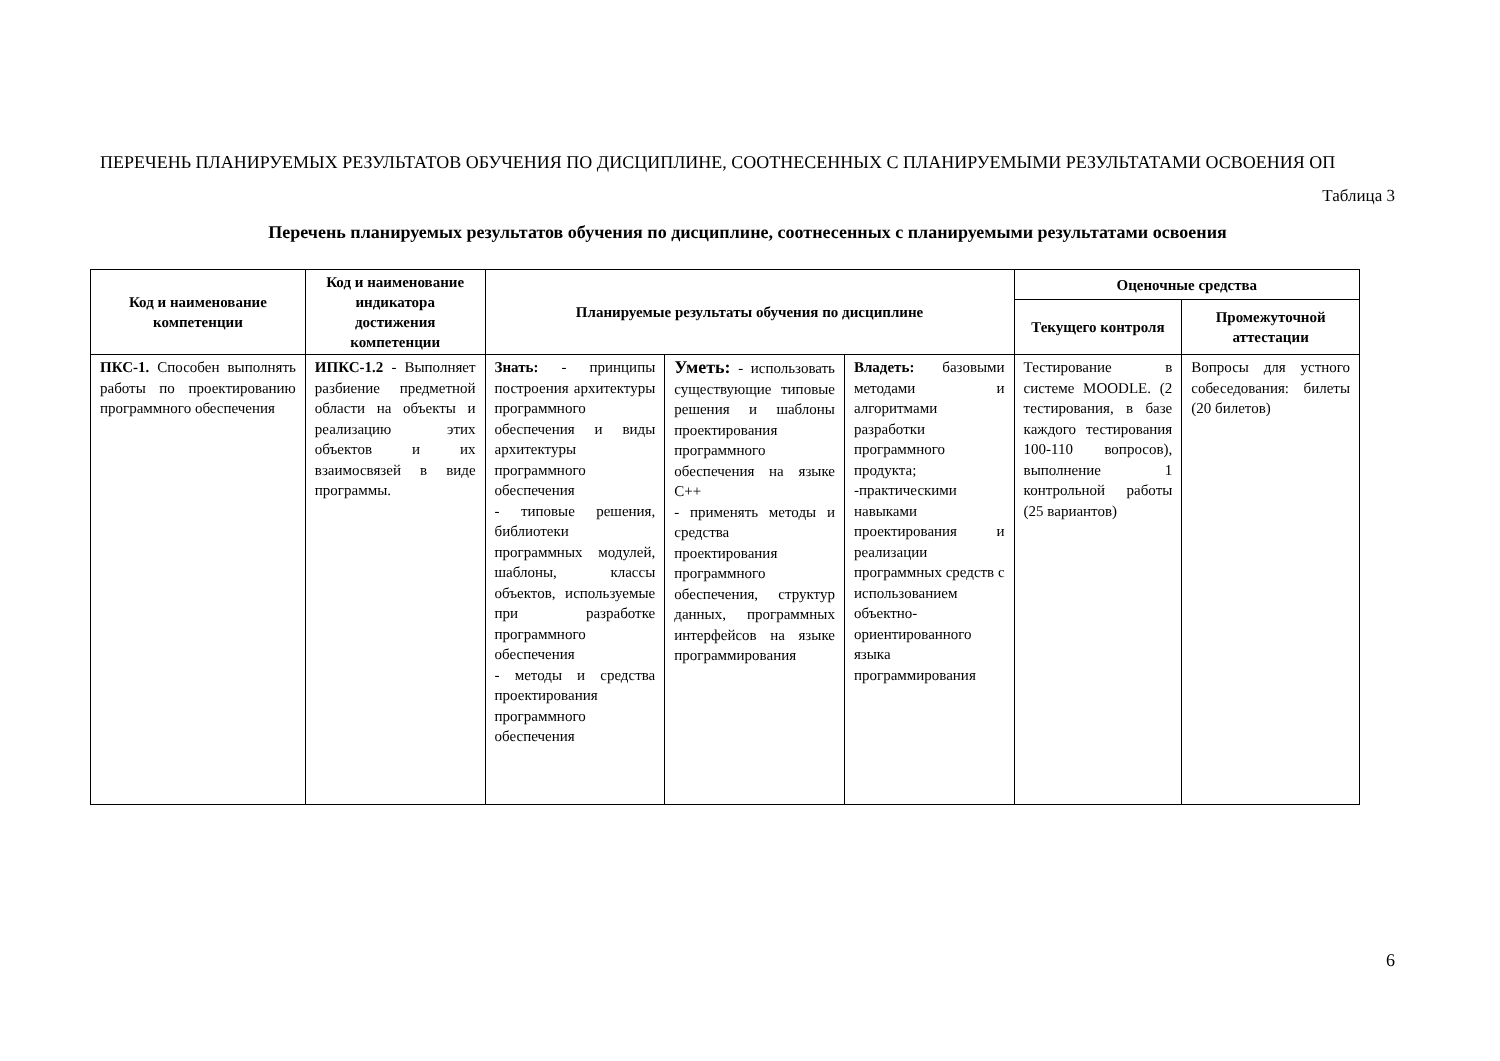ПЕРЕЧЕНЬ ПЛАНИРУЕМЫХ РЕЗУЛЬТАТОВ ОБУЧЕНИЯ ПО ДИСЦИПЛИНЕ, СООТНЕСЕННЫХ С ПЛАНИРУЕМЫМИ РЕЗУЛЬТАТАМИ ОСВОЕНИЯ ОП
Таблица 3
Перечень планируемых результатов обучения по дисциплине, соотнесенных с планируемыми результатами освоения
| Код и наименование компетенции | Код и наименование индикатора достижения компетенции | Планируемые результаты обучения по дисциплине | | | Оценочные средства | |
| --- | --- | --- | --- | --- | --- | --- |
| | | | | | Текущего контроля | Промежуточной аттестации |
| ПКС-1. Способен выполнять работы по проектированию программного обеспечения | ИПКС-1.2 - Выполняет разбиение предметной области на объекты и реализацию этих объектов и их взаимосвязей в виде программы. | Знать: - принципы построения архитектуры программного обеспечения и виды архитектуры программного обеспечения - типовые решения, библиотеки программных модулей, шаблоны, классы объектов, используемые при разработке программного обеспечения - методы и средства проектирования программного обеспечения | Уметь: - использовать существующие типовые решения и шаблоны проектирования программного обеспечения на языке C++ - применять методы и средства проектирования программного обеспечения, структур данных, программных интерфейсов на языке программирования | Владеть: базовыми методами и алгоритмами разработки программного продукта; -практическими навыками проектирования и реализации программных средств с использованием объектно-ориентированного языка программирования | Тестирование в системе MOODLE. (2 тестирования, в базе каждого тестирования 100-110 вопросов), выполнение 1 контрольной работы (25 вариантов) | Вопросы для устного собеседования: билеты (20 билетов) |
6